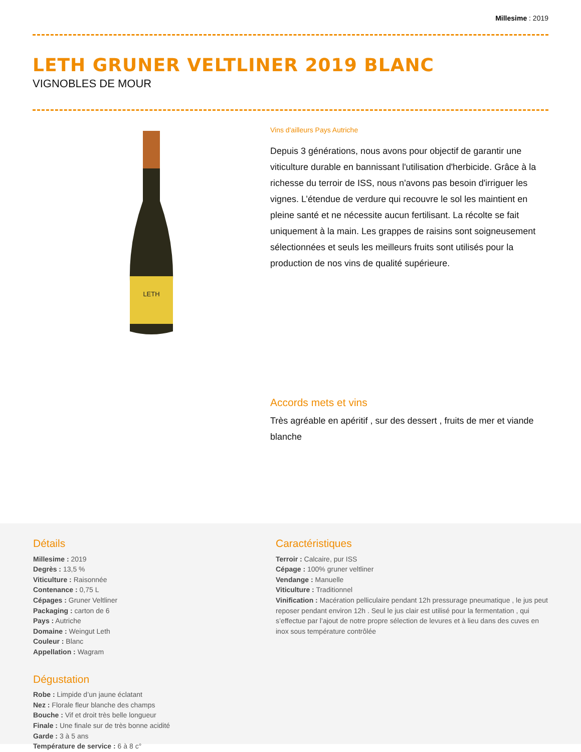Millesime : 2019
LETH GRUNER VELTLINER 2019 BLANC
VIGNOBLES DE MOUR
LETH
Vins d'ailleurs Pays Autriche
Depuis 3 générations, nous avons pour objectif de garantir une viticulture durable en bannissant l'utilisation d'herbicide. Grâce à la richesse du terroir de ISS, nous n'avons pas besoin d'irriguer les vignes. L’étendue de verdure qui recouvre le sol les maintient en pleine santé et ne nécessite aucun fertilisant. La récolte se fait uniquement à la main. Les grappes de raisins sont soigneusement sélectionnées et seuls les meilleurs fruits sont utilisés pour la production de nos vins de qualité supérieure.
Accords mets et vins
Très agréable en apéritif , sur des dessert , fruits de mer et viande blanche
Détails
Millesime : 2019
Degrès : 13,5 %
Viticulture : Raisonnée
Contenance : 0,75 L
Cépages : Gruner Veltliner
Packaging : carton de 6
Pays : Autriche
Domaine : Weingut Leth
Couleur : Blanc
Appellation : Wagram
Dégustation
Robe : Limpide d’un jaune éclatant
Nez : Florale fleur blanche des champs
Bouche : Vif et droit très belle longueur
Finale : Une finale sur de très bonne acidité
Garde : 3 à 5 ans
Température de service : 6 à 8 c°
Caractéristiques
Terroir : Calcaire, pur ISS
Cépage : 100% gruner veltliner
Vendange : Manuelle
Viticulture : Traditionnel
Vinification : Macération pelliculaire pendant 12h pressurage pneumatique , le jus peut reposer pendant environ 12h . Seul le jus clair est utilisé pour la fermentation , qui s’effectue par l’ajout de notre propre sélection de levures et à lieu dans des cuves en inox sous température contrôlée